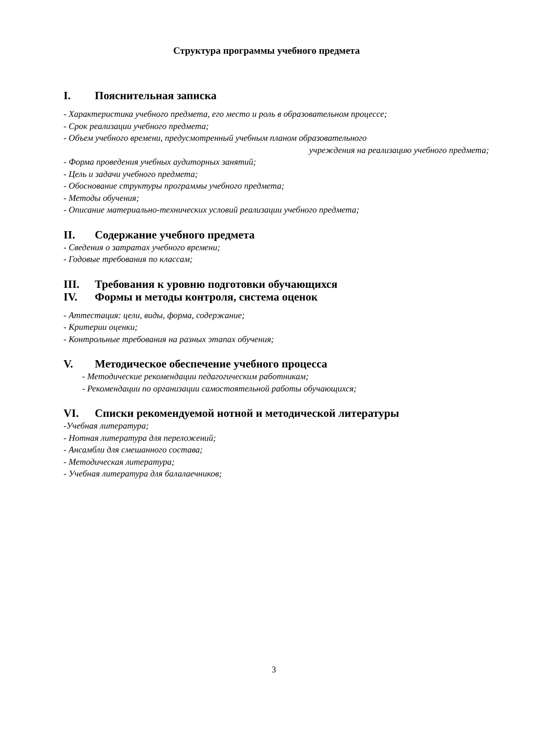Структура программы учебного предмета
I. Пояснительная записка
- Характеристика учебного предмета, его место и роль в образовательном процессе;
- Срок реализации учебного предмета;
- Объем учебного времени, предусмотренный учебным планом образовательного
учреждения на реализацию учебного предмета;
- Форма проведения учебных аудиторных занятий;
- Цель и задачи учебного предмета;
- Обоснование структуры программы учебного предмета;
- Методы обучения;
- Описание материально-технических условий реализации учебного предмета;
II. Содержание учебного предмета
- Сведения о затратах учебного времени;
- Годовые требования по классам;
III. Требования к уровню подготовки обучающихся
IV. Формы и методы контроля, система оценок
- Аттестация: цели, виды, форма, содержание;
- Критерии оценки;
- Контрольные требования на разных этапах обучения;
V. Методическое обеспечение учебного процесса
- Методические рекомендации педагогическим работникам;
- Рекомендации по организации самостоятельной работы обучающихся;
VI. Списки рекомендуемой нотной и методической литературы
-Учебная литература;
- Нотная литература для переложений;
- Ансамбли для смешанного состава;
- Методическая литература;
- Учебная литература для балалаечников;
3